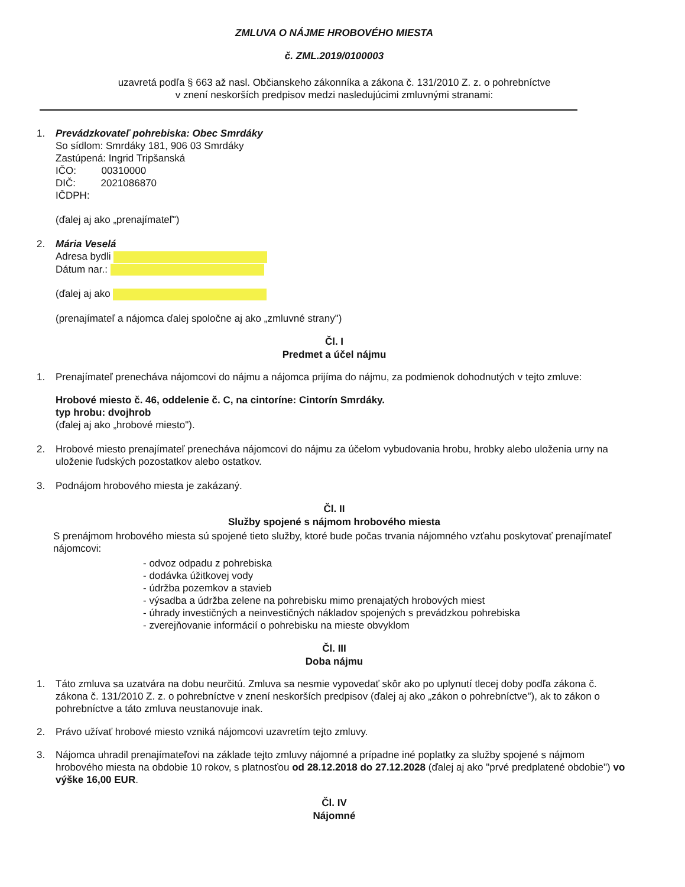ZMLUVA O NÁJME HROBOVÉHO MIESTA
č. ZML.2019/0100003
uzavretá podľa § 663 až nasl. Občianskeho zákonníka a zákona č. 131/2010 Z. z. o pohrebníctve
v znení neskorších predpisov medzi nasledujúcimi zmluvnými stranami:
1. Prevádzkovateľ pohrebiska: Obec Smrdáky
So sídlom: Smrdáky 181, 906 03 Smrdáky
Zastúpená: Ingrid Tripšanská
IČO: 00310000
DIČ: 2021086870
IČDPH:
(ďalej aj ako „prenajímateľ")
2. Mária Veselá
Adresa bydli
Dátum nar.:
(ďalej aj ako
(prenajímateľ a nájomca ďalej spoločne aj ako „zmluvné strany")
Čl. I
Predmet a účel nájmu
1. Prenajímateľ prenecháva nájomcovi do nájmu a nájomca prijíma do nájmu, za podmienok dohodnutých v tejto zmluve:
Hrobové miesto č. 46, oddelenie č. C, na cintoríne: Cintorín Smrdáky.
typ hrobu: dvojhrob
(ďalej aj ako „hrobové miesto").
2. Hrobové miesto prenajímateľ prenecháva nájomcovi do nájmu za účelom vybudovania hrobu, hrobky alebo uloženia urny na uloženie ľudských pozostatkov alebo ostatkov.
3. Podnájom hrobového miesta je zakázaný.
Čl. II
Služby spojené s nájmom hrobového miesta
S prenájmom hrobového miesta sú spojené tieto služby, ktoré bude počas trvania nájomného vzťahu poskytovať prenajímateľ nájomcovi:
- odvoz odpadu z pohrebiska
- dodávka úžitkovej vody
- údržba pozemkov a stavieb
- výsadba a údržba zelene na pohrebisku mimo prenajatých hrobových miest
- úhrady investičných a neinvestičných nákladov spojených s prevádzkou pohrebiska
- zverejňovanie informácií o pohrebisku na mieste obvyklom
Čl. III
Doba nájmu
1. Táto zmluva sa uzatvára na dobu neurčitú. Zmluva sa nesmie vypovedať skôr ako po uplynutí tlecej doby podľa zákona č. zákona č. 131/2010 Z. z. o pohrebníctve v znení neskorších predpisov (ďalej aj ako „zákon o pohrebníctve"), ak to zákon o pohrebníctve a táto zmluva neustanovuje inak.
2. Právo užívať hrobové miesto vzniká nájomcovi uzavretím tejto zmluvy.
3. Nájomca uhradil prenajímateľovi na základe tejto zmluvy nájomné a prípadne iné poplatky za služby spojené s nájmom hrobového miesta na obdobie 10 rokov, s platnosťou od 28.12.2018 do 27.12.2028 (ďalej aj ako "prvé predplatené obdobie") vo výške 16,00 EUR.
Čl. IV
Nájomné